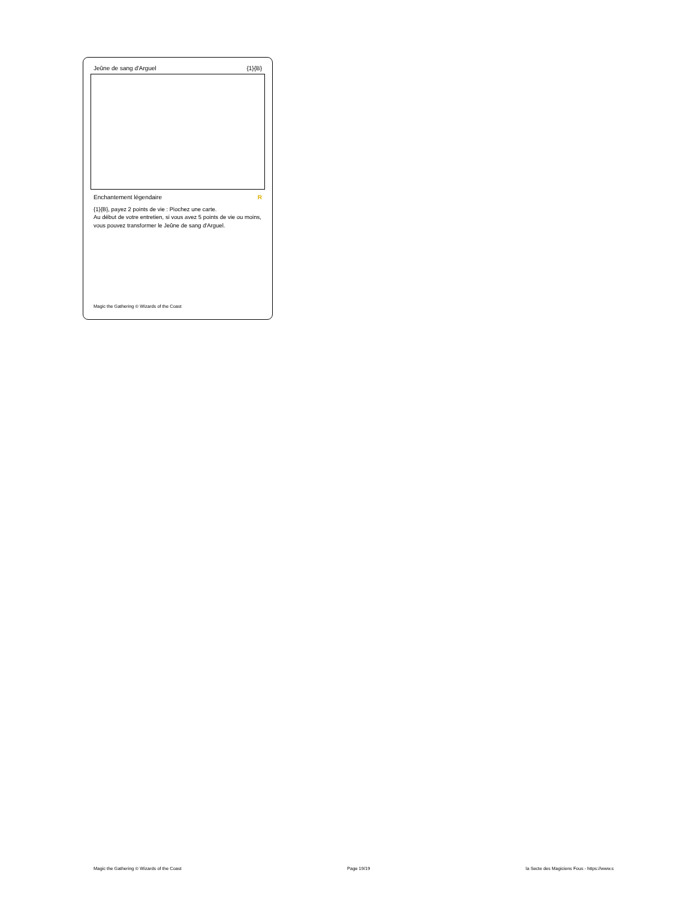Jeûne de sang d'Arguel {1}{B}
Enchantement légendaire R
{1}{B}, payez 2 points de vie : Piochez une carte.
Au début de votre entretien, si vous avez 5 points de vie ou moins, vous pouvez transformer le Jeûne de sang d'Arguel.
Magic the Gathering © Wizards of the Coast
Magic the Gathering © Wizards of the Coast Page 19/19 la Secte des Magiciens Fous - https://www.s